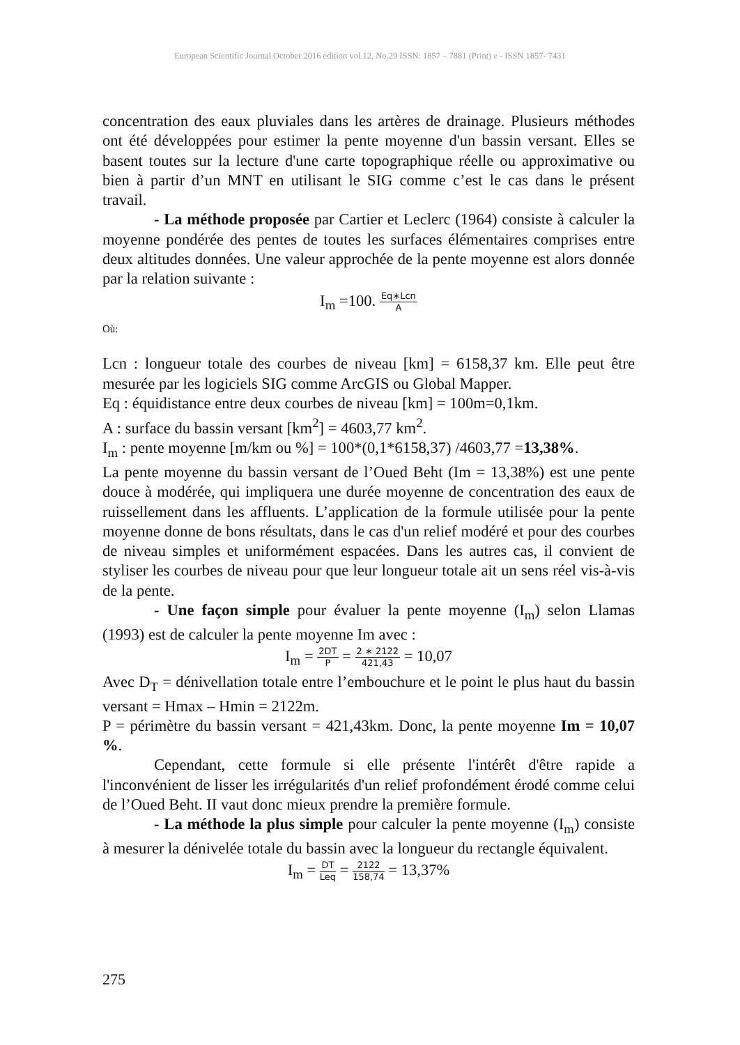European Scientific Journal October 2016 edition vol.12, No.29 ISSN: 1857 – 7881 (Print) e - ISSN 1857- 7431
concentration des eaux pluviales dans les artères de drainage. Plusieurs méthodes ont été développées pour estimer la pente moyenne d'un bassin versant. Elles se basent toutes sur la lecture d'une carte topographique réelle ou approximative ou bien à partir d’un MNT en utilisant le SIG comme c’est le cas dans le présent travail.
- La méthode proposée par Cartier et Leclerc (1964) consiste à calculer la moyenne pondérée des pentes de toutes les surfaces élémentaires comprises entre deux altitudes données. Une valeur approchée de la pente moyenne est alors donnée par la relation suivante :
I<sub>m</sub> =100. Eq∗Lcn A
Où:
Lcn : longueur totale des courbes de niveau [km] = 6158,37 km. Elle peut être mesurée par les logiciels SIG comme ArcGIS ou Global Mapper.
Eq : équidistance entre deux courbes de niveau [km] = 100m=0,1km.
A : surface du bassin versant [km<sup>2</sup>] = 4603,77 km<sup>2</sup>.
I<sub>m</sub> : pente moyenne [m/km ou %] = 100*(0,1*6158,37) /4603,77 =13,38%.
La pente moyenne du bassin versant de l’Oued Beht (Im = 13,38%) est une pente douce à modérée, qui impliquera une durée moyenne de concentration des eaux de ruissellement dans les affluents. L’application de la formule utilisée pour la pente moyenne donne de bons résultats, dans le cas d'un relief modéré et pour des courbes de niveau simples et uniformément espacées. Dans les autres cas, il convient de styliser les courbes de niveau pour que leur longueur totale ait un sens réel vis-à-vis de la pente.
- Une façon simple pour évaluer la pente moyenne (I<sub>m</sub>) selon Llamas (1993) est de calculer la pente moyenne Im avec :
I<sub>m</sub> = 2DT P = 2 ∗ 2122 421,43 = 10,07
Avec D<sub>T</sub> = dénivellation totale entre l’embouchure et le point le plus haut du bassin versant = Hmax – Hmin = 2122m.
P = périmètre du bassin versant = 421,43km. Donc, la pente moyenne Im = 10,07 %.
Cependant, cette formule si elle présente l'intérêt d'être rapide a l'inconvénient de lisser les irrégularités d'un relief profondément érodé comme celui de l’Oued Beht. II vaut donc mieux prendre la première formule.
- La méthode la plus simple pour calculer la pente moyenne (I<sub>m</sub>) consiste à mesurer la dénivelée totale du bassin avec la longueur du rectangle équivalent.
I<sub>m</sub> = DT Leq = 2122 158,74 = 13,37%
275